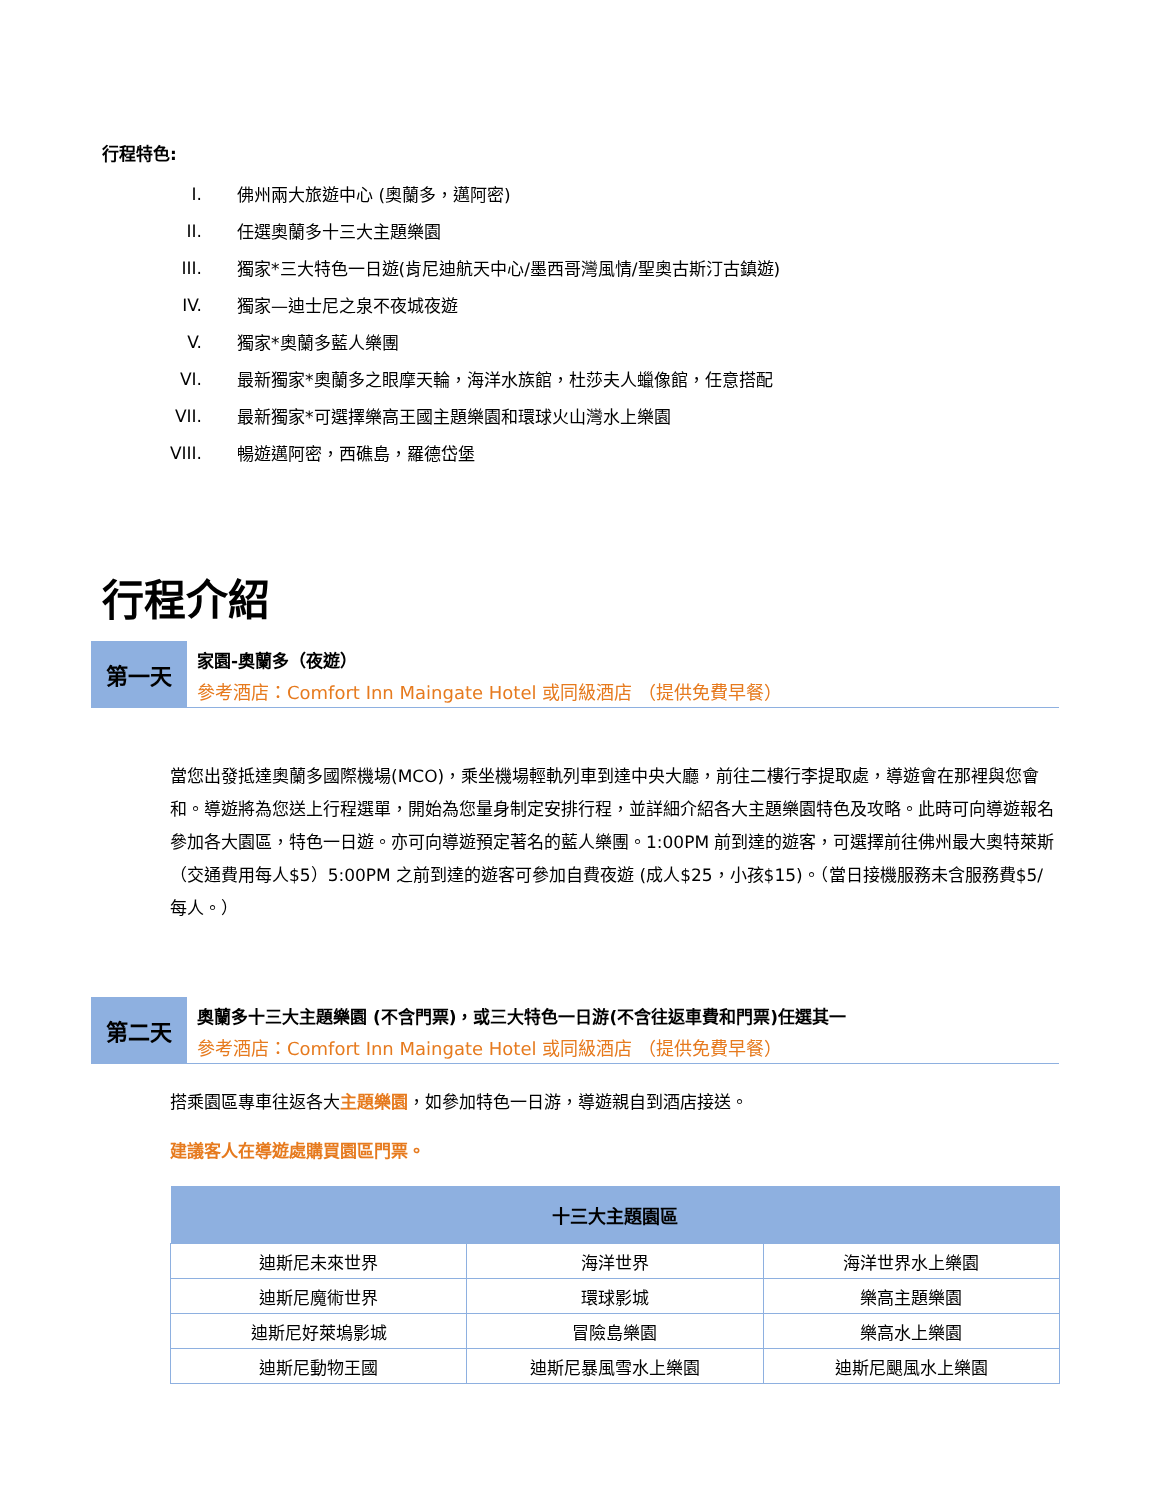行程特色:
I. 佛州兩大旅遊中心 (奧蘭多，邁阿密)
II. 任選奧蘭多十三大主題樂園
III. 獨家*三大特色一日遊(肯尼迪航天中心/墨西哥灣風情/聖奧古斯汀古鎮遊)
IV. 獨家—迪士尼之泉不夜城夜遊
V. 獨家*奧蘭多藍人樂團
VI. 最新獨家*奧蘭多之眼摩天輪，海洋水族館，杜莎夫人蠟像館，任意搭配
VII. 最新獨家*可選擇樂高王國主題樂園和環球火山灣水上樂園
VIII. 暢遊邁阿密，西礁島，羅德岱堡
行程介紹
第一天
家園-奧蘭多（夜遊）
參考酒店：Comfort Inn Maingate Hotel 或同級酒店 （提供免費早餐）
當您出發抵達奧蘭多國際機場(MCO)，乘坐機場輕軌列車到達中央大廳，前往二樓行李提取處，導遊會在那裡與您會和。導遊將為您送上行程選單，開始為您量身制定安排行程，並詳細介紹各大主題樂園特色及攻略。此時可向導遊報名參加各大園區，特色一日遊。亦可向導遊預定著名的藍人樂團。1:00PM 前到達的遊客，可選擇前往佛州最大奧特萊斯（交通費用每人$5）5:00PM 之前到達的遊客可參加自費夜遊 (成人$25，小孩$15)。（當日接機服務未含服務費$5/每人。）
第二天
奧蘭多十三大主題樂園 (不含門票)，或三大特色一日游(不含往返車費和門票)任選其一
參考酒店：Comfort Inn Maingate Hotel 或同級酒店 （提供免費早餐）
搭乘園區專車往返各大主題樂園，如參加特色一日游，導遊親自到酒店接送。
建議客人在導遊處購買園區門票。
| 十三大主題園區 | | |
| --- | --- | --- |
| 迪斯尼未來世界 | 海洋世界 | 海洋世界水上樂園 |
| 迪斯尼魔術世界 | 環球影城 | 樂高主題樂園 |
| 迪斯尼好萊塢影城 | 冒險島樂園 | 樂高水上樂園 |
| 迪斯尼動物王國 | 迪斯尼暴風雪水上樂園 | 迪斯尼颶風水上樂園 |